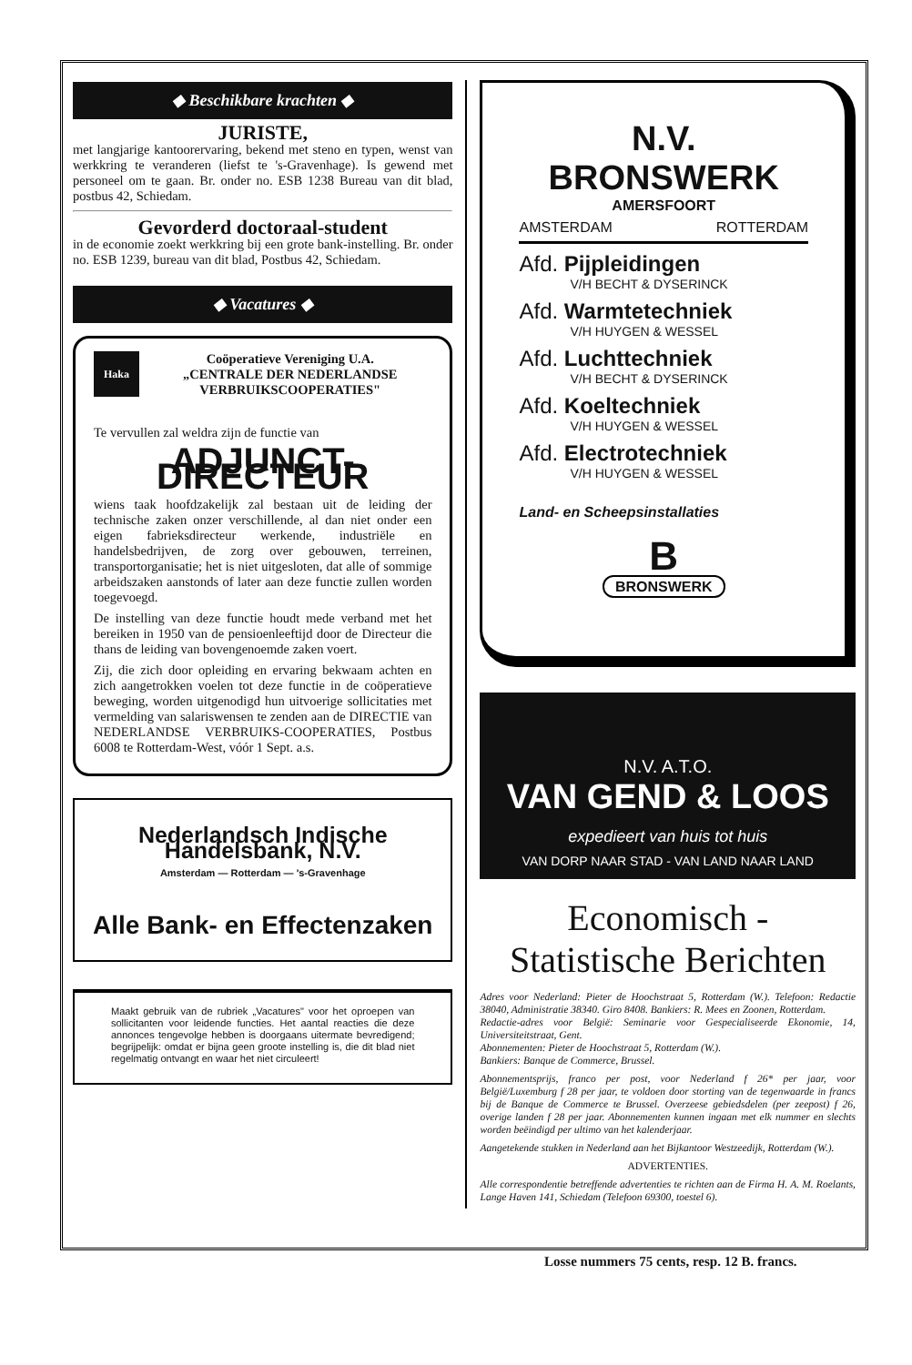◆ Beschikbare krachten ◆
JURISTE,
met langjarige kantoorervaring, bekend met steno en typen, wenst van werkkring te veranderen (liefst te 's-Gravenhage). Is gewend met personeel om te gaan. Br. onder no. ESB 1238 Bureau van dit blad, postbus 42, Schiedam.
Gevorderd doctoraal-student
in de economie zoekt werkkring bij een grote bank-instelling. Br. onder no. ESB 1239, bureau van dit blad, Postbus 42, Schiedam.
◆ Vacatures ◆
Haka
Coöperatieve Vereniging U.A.
„CENTRALE DER NEDERLANDSE VERBRUIKSCOOPERATIES"
Te vervullen zal weldra zijn de functie van
ADJUNCT-DIRECTEUR
wiens taak hoofdzakelijk zal bestaan uit de leiding der technische zaken onzer verschillende, al dan niet onder een eigen fabrieksdirecteur werkende, industriële en handelsbedrijven, de zorg over gebouwen, terreinen, transportorganisatie; het is niet uitgesloten, dat alle of sommige arbeidszaken aanstonds of later aan deze functie zullen worden toegevoegd.
De instelling van deze functie houdt mede verband met het bereiken in 1950 van de pensioenleeftijd door de Directeur die thans de leiding van bovengenoemde zaken voert.
Zij, die zich door opleiding en ervaring bekwaam achten en zich aangetrokken voelen tot deze functie in de coöperatieve beweging, worden uitgenodigd hun uitvoerige sollicitaties met vermelding van salariswensen te zenden aan de DIRECTIE van NEDERLANDSE VERBRUIKS-COOPERATIES, Postbus 6008 te Rotterdam-West, vóór 1 Sept. a.s.
Nederlandsch Indische Handelsbank, N.V.
Amsterdam — Rotterdam — 's-Gravenhage
Alle Bank- en Effectenzaken
Maakt gebruik van de rubriek „Vacatures" voor het oproepen van sollicitanten voor leidende functies. Het aantal reacties die deze annonces tengevolge hebben is doorgaans uitermate bevredigend; begrijpelijk: omdat er bijna geen groote instelling is, die dit blad niet regelmatig ontvangt en waar het niet circuleert!
N.V. BRONSWERK
AMERSFOORT
AMSTERDAM ROTTERDAM
Afd. Pijpleidingen
V/H BECHT & DYSERINCK
Afd. Warmtetechniek
V/H HUYGEN & WESSEL
Afd. Luchttechniek
V/H BECHT & DYSERINCK
Afd. Koeltechniek
V/H HUYGEN & WESSEL
Afd. Electrotechniek
V/H HUYGEN & WESSEL
Land- en Scheepsinstallaties
B
BRONSWERK
N.V. A.T.O.
VAN GEND & LOOS
expedieert van huis tot huis
VAN DORP NAAR STAD - VAN LAND NAAR LAND
Economisch - Statistische Berichten
Adres voor Nederland: Pieter de Hoochstraat 5, Rotterdam (W.). Telefoon: Redactie 38040, Administratie 38340. Giro 8408. Bankiers: R. Mees en Zoonen, Rotterdam.
Redactie-adres voor België: Seminarie voor Gespecialiseerde Ekonomie, 14, Universiteitstraat, Gent.
Abonnementen: Pieter de Hoochstraat 5, Rotterdam (W.).
Bankiers: Banque de Commerce, Brussel.
Abonnementsprijs, franco per post, voor Nederland f 26* per jaar, voor België/Luxemburg f 28 per jaar, te voldoen door storting van de tegenwaarde in francs bij de Banque de Commerce te Brussel. Overzeese gebiedsdelen (per zeepost) f 26, overige landen f 28 per jaar. Abonnementen kunnen ingaan met elk nummer en slechts worden beëindigd per ultimo van het kalenderjaar.
Aangetekende stukken in Nederland aan het Bijkantoor Westzeedijk, Rotterdam (W.).
ADVERTENTIES.
Alle correspondentie betreffende advertenties te richten aan de Firma H. A. M. Roelants, Lange Haven 141, Schiedam (Telefoon 69300, toestel 6).
Losse nummers 75 cents, resp. 12 B. francs.